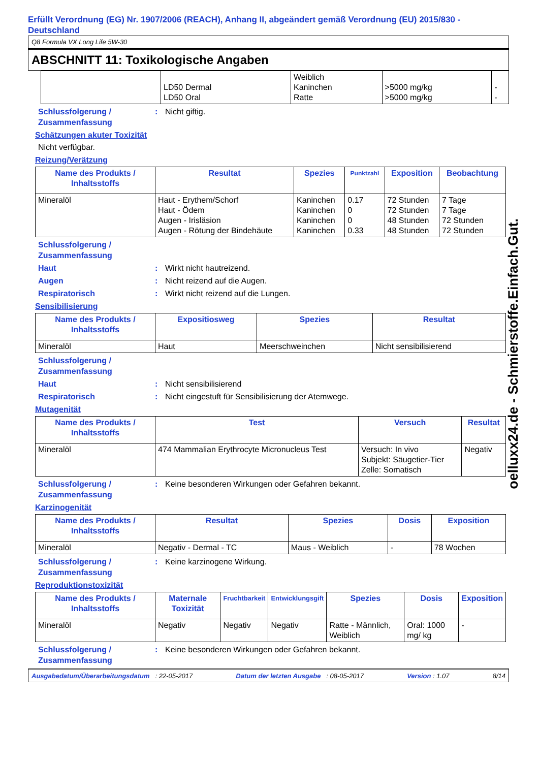Erfüllt Verordnung (EG) Nr. 1907/2006 (REACH), Anhang II, abgeändert gemäß Verordnung (EU) 2015/830 - Deutschland
Q8 Formula VX Long Life 5W-30
ABSCHNITT 11: Toxikologische Angaben
| | LD50 Dermal LD50 Oral | Weiblich Kaninchen Ratte | >5000 mg/kg >5000 mg/kg | - - |
Schlussfolgerung / Zusammenfassung: Nicht giftig.
Schätzungen akuter Toxizität
Nicht verfügbar.
Reizung/Verätzung
| Name des Produkts / Inhaltsstoffs | Resultat | Spezies | Punktzahl | Exposition | Beobachtung |
| --- | --- | --- | --- | --- | --- |
| Mineralöl | Haut - Erythem/Schorf Haut - Ödem Augen - Irisläsion Augen - Rötung der Bindehäute | Kaninchen Kaninchen Kaninchen Kaninchen | 0.17 0 0 0.33 | 72 Stunden 72 Stunden 48 Stunden 48 Stunden | 7 Tage 7 Tage 72 Stunden 72 Stunden |
Schlussfolgerung /
Zusammenfassung
Haut: Wirkt nicht hautreizend.
Augen: Nicht reizend auf die Augen.
Respiratorisch: Wirkt nicht reizend auf die Lungen.
Sensibilisierung
| Name des Produkts / Inhaltsstoffs | Expositiosweg | Spezies | Resultat |
| --- | --- | --- | --- |
| Mineralöl | Haut | Meerschweinchen | Nicht sensibilisierend |
Schlussfolgerung /
Zusammenfassung
Haut: Nicht sensibilisierend
Respiratorisch: Nicht eingestuft für Sensibilisierung der Atemwege.
Mutagenität
| Name des Produkts / Inhaltsstoffs | Test | Versuch | Resultat |
| --- | --- | --- | --- |
| Mineralöl | 474 Mammalian Erythrocyte Micronucleus Test | Versuch: In vivo Subjekt: Säugetier-Tier Zelle: Somatisch | Negativ |
Schlussfolgerung / Zusammenfassung: Keine besonderen Wirkungen oder Gefahren bekannt.
Karzinogenität
| Name des Produkts / Inhaltsstoffs | Resultat | Spezies | Dosis | Exposition |
| --- | --- | --- | --- | --- |
| Mineralöl | Negativ - Dermal - TC | Maus - Weiblich | - | 78 Wochen |
Schlussfolgerung / Zusammenfassung: Keine karzinogene Wirkung.
Reproduktionstoxizität
| Name des Produkts / Inhaltsstoffs | Maternale Toxizität | Fruchtbarkeit | Entwicklungsgift | Spezies | Dosis | Exposition |
| --- | --- | --- | --- | --- | --- | --- |
| Mineralöl | Negativ | Negativ | Negativ | Ratte - Männlich, Weiblich | Oral: 1000 mg/ kg | - |
Schlussfolgerung / Zusammenfassung: Keine besonderen Wirkungen oder Gefahren bekannt.
Ausgabedatum/Überarbeitungsdatum : 22-05-2017 Datum der letzten Ausgabe : 08-05-2017 Version : 1.07 8/14
oelluxx24.de - Schmierstoffe.Einfach.Gut.